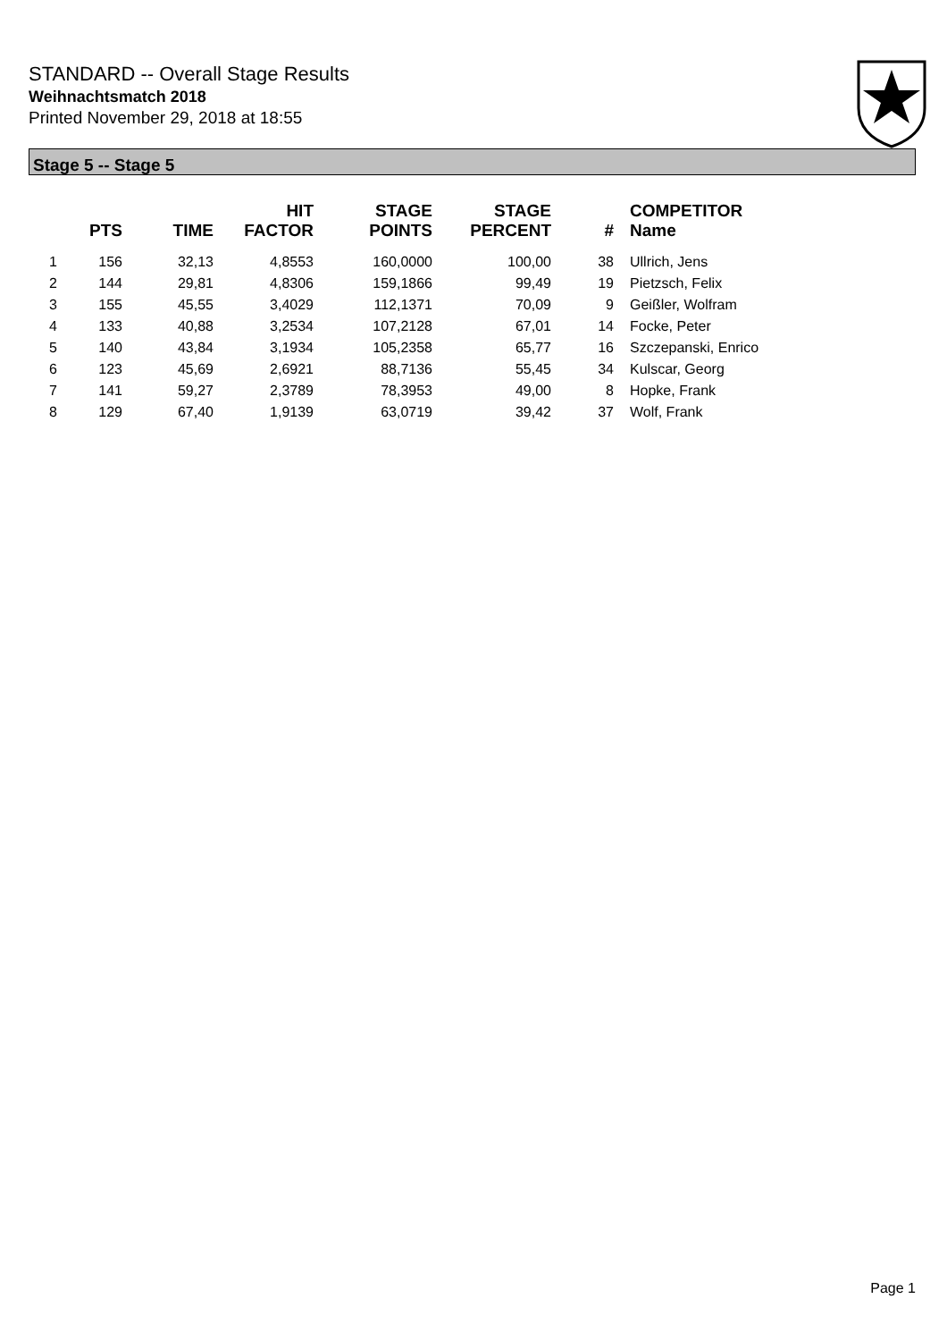STANDARD -- Overall Stage Results
Weihnachtsmatch 2018
Printed November 29, 2018 at 18:55
Stage 5 -- Stage 5
| | PTS | TIME | HIT FACTOR | STAGE POINTS | STAGE PERCENT | # | COMPETITOR Name |
| --- | --- | --- | --- | --- | --- | --- | --- |
| 1 | 156 | 32,13 | 4,8553 | 160,0000 | 100,00 | 38 | Ullrich, Jens |
| 2 | 144 | 29,81 | 4,8306 | 159,1866 | 99,49 | 19 | Pietzsch, Felix |
| 3 | 155 | 45,55 | 3,4029 | 112,1371 | 70,09 | 9 | Geißler, Wolfram |
| 4 | 133 | 40,88 | 3,2534 | 107,2128 | 67,01 | 14 | Focke, Peter |
| 5 | 140 | 43,84 | 3,1934 | 105,2358 | 65,77 | 16 | Szczepanski, Enrico |
| 6 | 123 | 45,69 | 2,6921 | 88,7136 | 55,45 | 34 | Kulscar, Georg |
| 7 | 141 | 59,27 | 2,3789 | 78,3953 | 49,00 | 8 | Hopke, Frank |
| 8 | 129 | 67,40 | 1,9139 | 63,0719 | 39,42 | 37 | Wolf, Frank |
Page 1